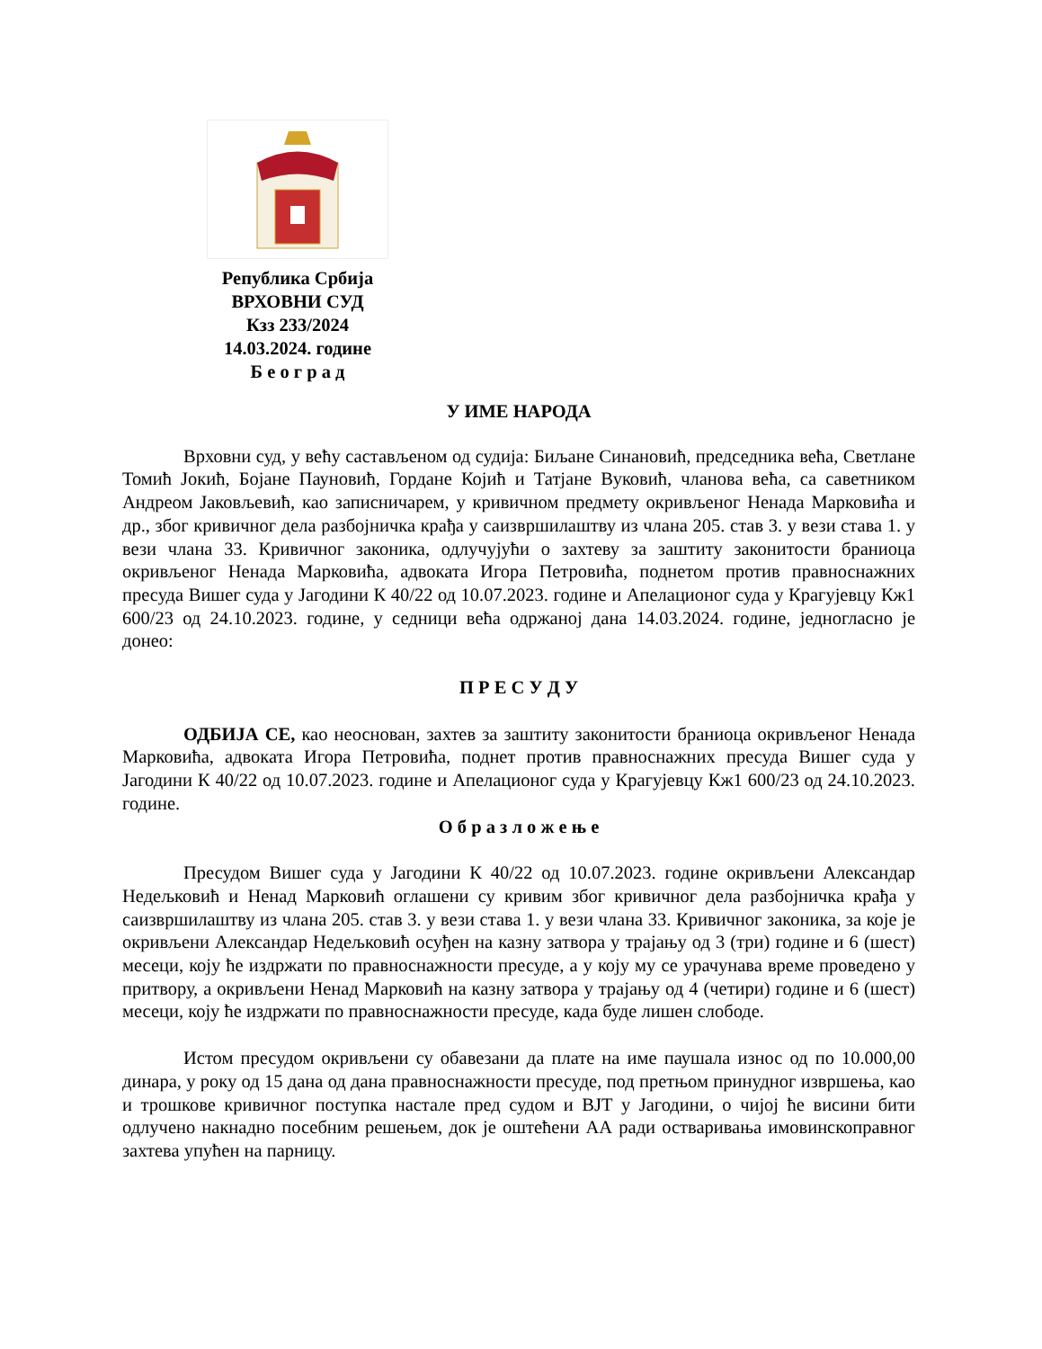Република Србија
ВРХОВНИ СУД
Кзз 233/2024
14.03.2024. године
Б е о г р а д
У ИМЕ НАРОДА
Врховни суд, у већу састављеном од судија: Биљане Синановић, председника већа, Светлане Томић Јокић, Бојане Пауновић, Гордане Којић и Татјане Вуковић, чланова већа, са саветником Андреом Јаковљевић, као записничарем, у кривичном предмету окривљеног Ненада Марковића и др., због кривичног дела разбојничка крађа у саизвршилаштву из члана 205. став 3. у вези става 1. у вези члана 33. Кривичног законика, одлучујући о захтеву за заштиту законитости браниоца окривљеног Ненада Марковића, адвоката Игора Петровића, поднетом против правноснажних пресуда Вишег суда у Јагодини К 40/22 од 10.07.2023. године и Апелационог суда у Крагујевцу Кж1 600/23 од 24.10.2023. године, у седници већа одржаној дана 14.03.2024. године, једногласно је донео:
П Р Е С У Д У
ОДБИЈА СЕ, као неоснован, захтев за заштиту законитости браниоца окривљеног Ненада Марковића, адвоката Игора Петровића, поднет против правноснажних пресуда Вишег суда у Јагодини К 40/22 од 10.07.2023. године и Апелационог суда у Крагујевцу Кж1 600/23 од 24.10.2023. године.
О б р а з л о ж е њ е
Пресудом Вишег суда у Јагодини К 40/22 од 10.07.2023. године окривљени Александар Недељковић и Ненад Марковић оглашени су кривим због кривичног дела разбојничка крађа у саизвршилаштву из члана 205. став 3. у вези става 1. у вези члана 33. Кривичног законика, за које је окривљени Александар Недељковић осуђен на казну затвора у трајању од 3 (три) године и 6 (шест) месеци, коју ће издржати по правноснажности пресуде, а у коју му се урачунава време проведено у притвору, а окривљени Ненад Марковић на казну затвора у трајању од 4 (четири) године и 6 (шест) месеци, коју ће издржати по правноснажности пресуде, када буде лишен слободе.
Истом пресудом окривљени су обавезани да плате на име паушала износ од по 10.000,00 динара, у року од 15 дана од дана правноснажности пресуде, под претњом принудног извршења, као и трошкове кривичног поступка настале пред судом и ВЈТ у Јагодини, о чијој ће висини бити одлучено накнадно посебним решењем, док је оштећени АА ради остваривања имовинскоправног захтева упућен на парницу.